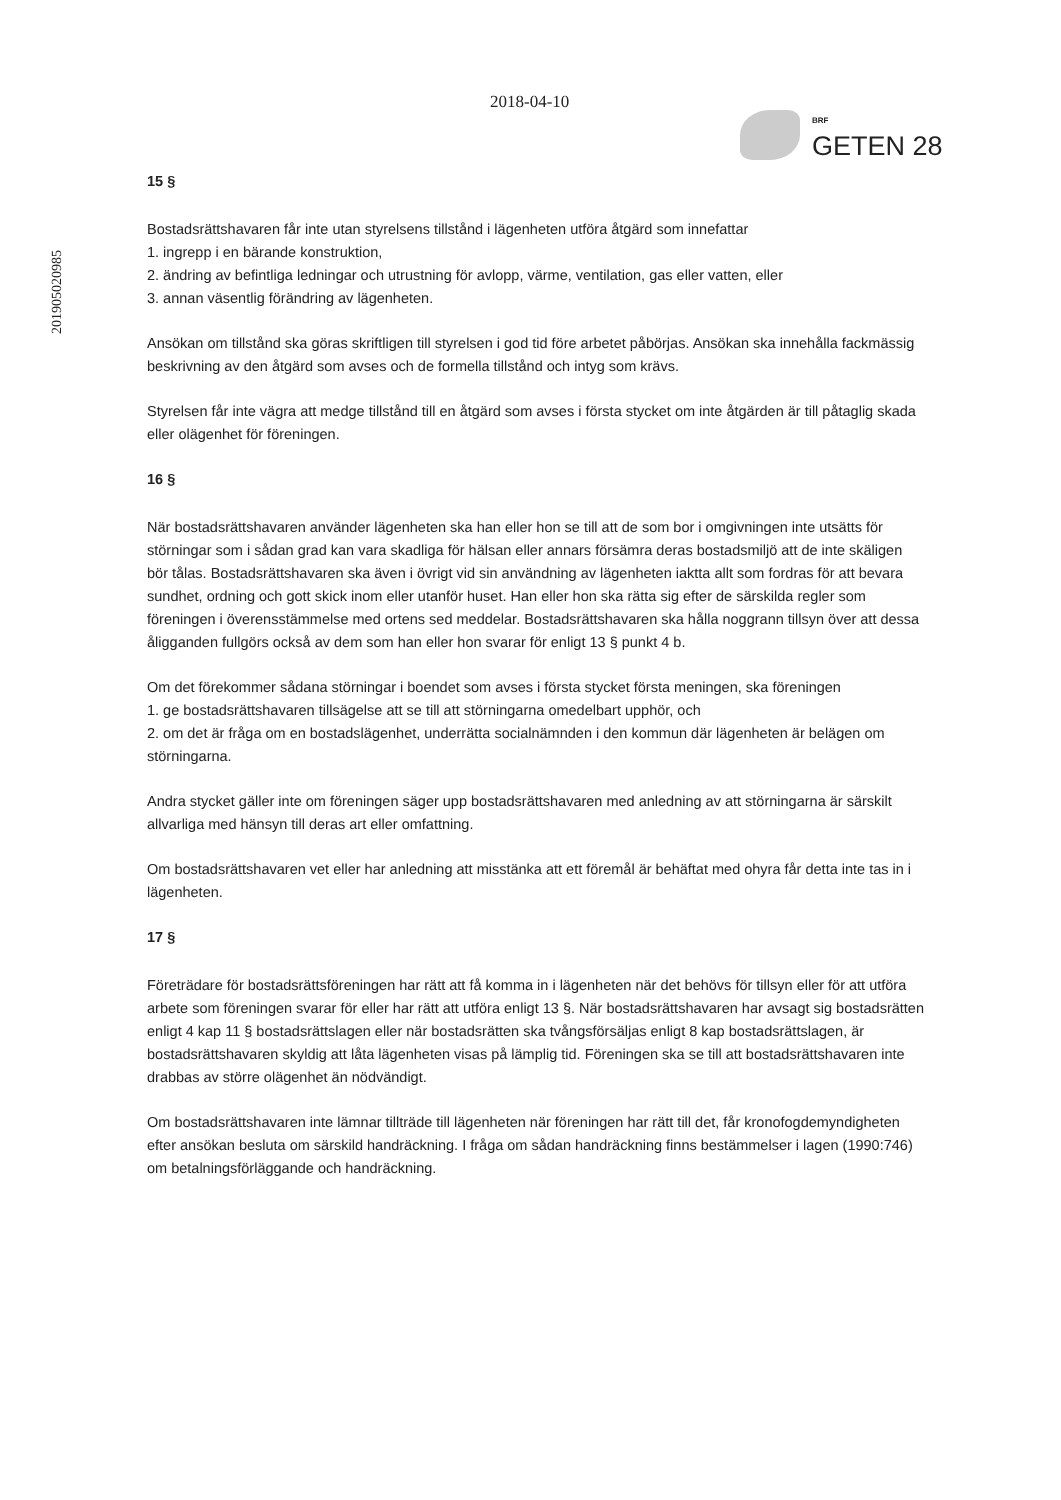2018-04-10
BRF
GETEN 28
201905020985
15 §
Bostadsrättshavaren får inte utan styrelsens tillstånd i lägenheten utföra åtgärd som innefattar
1. ingrepp i en bärande konstruktion,
2. ändring av befintliga ledningar och utrustning för avlopp, värme, ventilation, gas eller vatten, eller
3. annan väsentlig förändring av lägenheten.
Ansökan om tillstånd ska göras skriftligen till styrelsen i god tid före arbetet påbörjas. Ansökan ska innehålla fackmässig beskrivning av den åtgärd som avses och de formella tillstånd och intyg som krävs.
Styrelsen får inte vägra att medge tillstånd till en åtgärd som avses i första stycket om inte åtgärden är till påtaglig skada eller olägenhet för föreningen.
16 §
När bostadsrättshavaren använder lägenheten ska han eller hon se till att de som bor i omgivningen inte utsätts för störningar som i sådan grad kan vara skadliga för hälsan eller annars försämra deras bostadsmiljö att de inte skäligen bör tålas. Bostadsrättshavaren ska även i övrigt vid sin användning av lägenheten iaktta allt som fordras för att bevara sundhet, ordning och gott skick inom eller utanför huset. Han eller hon ska rätta sig efter de särskilda regler som föreningen i överensstämmelse med ortens sed meddelar. Bostadsrättshavaren ska hålla noggrann tillsyn över att dessa åligganden fullgörs också av dem som han eller hon svarar för enligt 13 § punkt 4 b.
Om det förekommer sådana störningar i boendet som avses i första stycket första meningen, ska föreningen
1. ge bostadsrättshavaren tillsägelse att se till att störningarna omedelbart upphör, och
2. om det är fråga om en bostadslägenhet, underrätta socialnämnden i den kommun där lägenheten är belägen om störningarna.
Andra stycket gäller inte om föreningen säger upp bostadsrättshavaren med anledning av att störningarna är särskilt allvarliga med hänsyn till deras art eller omfattning.
Om bostadsrättshavaren vet eller har anledning att misstänka att ett föremål är behäftat med ohyra får detta inte tas in i lägenheten.
17 §
Företrädare för bostadsrättsföreningen har rätt att få komma in i lägenheten när det behövs för tillsyn eller för att utföra arbete som föreningen svarar för eller har rätt att utföra enligt 13 §. När bostadsrättshavaren har avsagt sig bostadsrätten enligt 4 kap 11 § bostadsrättslagen eller när bostadsrätten ska tvångsförsäljas enligt 8 kap bostadsrättslagen, är bostadsrättshavaren skyldig att låta lägenheten visas på lämplig tid. Föreningen ska se till att bostadsrättshavaren inte drabbas av större olägenhet än nödvändigt.
Om bostadsrättshavaren inte lämnar tillträde till lägenheten när föreningen har rätt till det, får kronofogdemyndigheten efter ansökan besluta om särskild handräckning. I fråga om sådan handräckning finns bestämmelser i lagen (1990:746) om betalningsförläggande och handräckning.